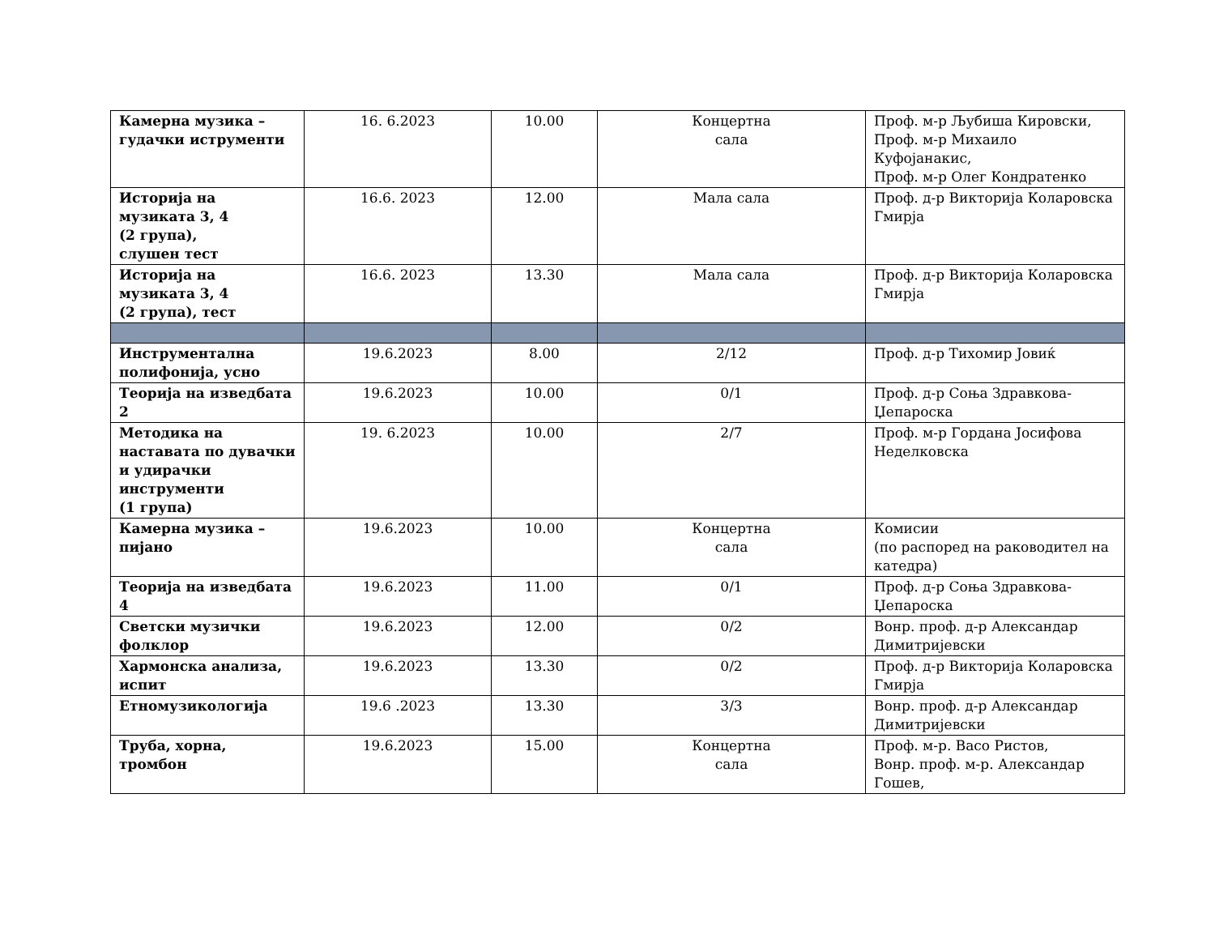| Камерна музика – гудачки иструменти | 16. 6.2023 | 10.00 | Концертна сала | Проф. м-р Љубиша Кировски, Проф. м-р Михаило Куфојанакис, Проф. м-р Олег Кондратенко |
| Историја на музиката 3, 4 (2 група), слушен тест | 16.6. 2023 | 12.00 | Мала сала | Проф. д-р Викторија Коларовска Гмирја |
| Историја на музиката 3, 4 (2 група), тест | 16.6. 2023 | 13.30 | Мала сала | Проф. д-р Викторија Коларовска Гмирја |
| Инструментална полифонија, усно | 19.6.2023 | 8.00 | 2/12 | Проф. д-р Тихомир Јовиќ |
| Теорија на изведбата 2 | 19.6.2023 | 10.00 | 0/1 | Проф. д-р Соња Здравкова-Џепароска |
| Методика на наставата по дувачки и удирачки инструменти (1 група) | 19. 6.2023 | 10.00 | 2/7 | Проф. м-р Гордана Јосифова Неделковска |
| Камерна музика – пијано | 19.6.2023 | 10.00 | Концертна сала | Комисии (по распоред на раководител на катедра) |
| Теорија на изведбата 4 | 19.6.2023 | 11.00 | 0/1 | Проф. д-р Соња Здравкова-Џепароска |
| Светски музички фолклор | 19.6.2023 | 12.00 | 0/2 | Вонр. проф. д-р Александар Димитријевски |
| Хармонска анализа, испит | 19.6.2023 | 13.30 | 0/2 | Проф. д-р Викторија Коларовска Гмирја |
| Етномузикологија | 19.6 .2023 | 13.30 | 3/3 | Вонр. проф. д-р Александар Димитријевски |
| Труба, хорна, тромбон | 19.6.2023 | 15.00 | Концертна сала | Проф. м-р. Васо Ристов, Вонр. проф. м-р. Александар Гошев, |